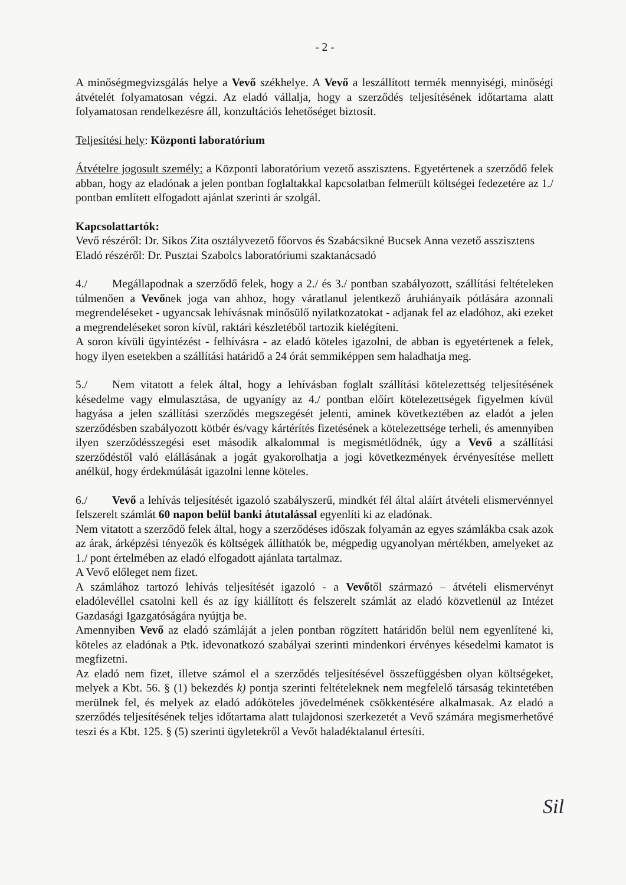- 2 -
A minőségmegvizsgálás helye a Vevő székhelye. A Vevő a leszállított termék mennyiségi, minőségi átvételét folyamatosan végzi. Az eladó vállalja, hogy a szerződés teljesítésének időtartama alatt folyamatosan rendelkezésre áll, konzultációs lehetőséget biztosít.
Teljesítési hely: Központi laboratórium
Átvételre jogosult személy: a Központi laboratórium vezető asszisztens. Egyetértenek a szerződő felek abban, hogy az eladónak a jelen pontban foglaltakkal kapcsolatban felmerült költségei fedezetére az 1./ pontban említett elfogadott ajánlat szerinti ár szolgál.
Kapcsolattartók:
Vevő részéről: Dr. Sikos Zita osztályvezető főorvos és Szabácsikné Bucsek Anna vezető asszisztens
Eladó részéről: Dr. Pusztai Szabolcs laboratóriumi szaktanácsadó
4./ Megállapodnak a szerződő felek, hogy a 2./ és 3./ pontban szabályozott, szállítási feltételeken túlmenően a Vevőnek joga van ahhoz, hogy váratlanul jelentkező áruhiányaik pótlására azonnali megrendeléseket - ugyancsak lehívásnak minősülő nyilatkozatokat - adjanak fel az eladóhoz, aki ezeket a megrendeléseket soron kívül, raktári készletéből tartozik kielégíteni.
A soron kívüli ügyintézést - felhívásra - az eladó köteles igazolni, de abban is egyetértenek a felek, hogy ilyen esetekben a szállítási határidő a 24 órát semmiképpen sem haladhatja meg.
5./ Nem vitatott a felek által, hogy a lehívásban foglalt szállítási kötelezettség teljesítésének késedelme vagy elmulasztása, de ugyanígy az 4./ pontban előírt kötelezettségek figyelmen kívül hagyása a jelen szállítási szerződés megszegését jelenti, aminek következtében az eladót a jelen szerződésben szabályozott kötbér és/vagy kártérítés fizetésének a kötelezettsége terheli, és amennyiben ilyen szerződésszegési eset második alkalommal is megismétlődnék, úgy a Vevő a szállítási szerződéstől való elállásának a jogát gyakorolhatja a jogi következmények érvényesítése mellett anélkül, hogy érdekmúlását igazolni lenne köteles.
6./ Vevő a lehívás teljesítését igazoló szabályszerű, mindkét fél által aláírt átvételi elismervénnyel felszerelt számlát 60 napon belül banki átutalással egyenlíti ki az eladónak.
Nem vitatott a szerződő felek által, hogy a szerződéses időszak folyamán az egyes számlákba csak azok az árak, árképzési tényezők és költségek állíthatók be, mégpedig ugyanolyan mértékben, amelyeket az 1./ pont értelmében az eladó elfogadott ajánlata tartalmaz.
A Vevő előleget nem fizet.
A számlához tartozó lehívás teljesítését igazoló - a Vevőtől származó – átvételi elismervényt eladólevéllel csatolni kell és az így kiállított és felszerelt számlát az eladó közvetlenül az Intézet Gazdasági Igazgatóságára nyújtja be.
Amennyiben Vevő az eladó számláját a jelen pontban rögzített határidőn belül nem egyenlítené ki, köteles az eladónak a Ptk. idevonatkozó szabályai szerinti mindenkori érvényes késedelmi kamatot is megfizetni.
Az eladó nem fizet, illetve számol el a szerződés teljesítésével összefüggésben olyan költségeket, melyek a Kbt. 56. § (1) bekezdés k) pontja szerinti feltételeknek nem megfelelő társaság tekintetében merülnek fel, és melyek az eladó adóköteles jövedelmének csökkentésére alkalmasak. Az eladó a szerződés teljesítésének teljes időtartama alatt tulajdonosi szerkezetét a Vevő számára megismerhetővé teszi és a Kbt. 125. § (5) szerinti ügyletekről a Vevőt haladéktalanul értesíti.
Sil